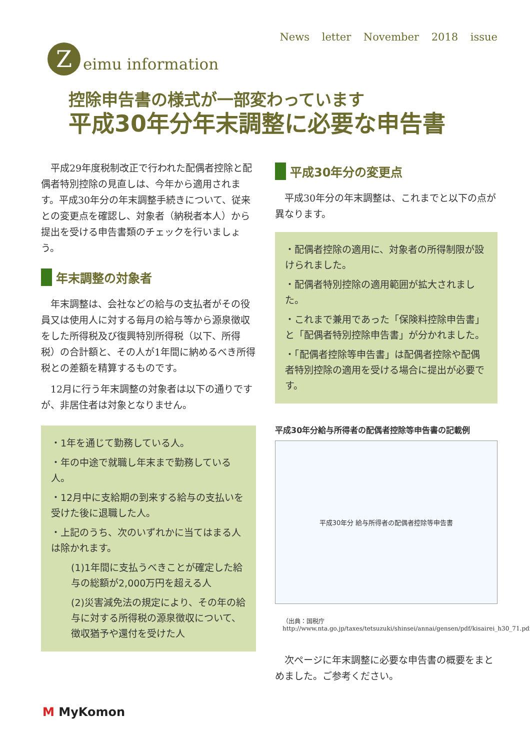News letter November 2018 issue
Z eimu information
控除申告書の様式が一部変わっています
平成30年分年末調整に必要な申告書
　平成29年度税制改正で行われた配偶者控除と配偶者特別控除の見直しは、今年から適用されます。平成30年分の年末調整手続きについて、従来との変更点を確認し、対象者（納税者本人）から提出を受ける申告書類のチェックを行いましょう。
年末調整の対象者
　年末調整は、会社などの給与の支払者がその役員又は使用人に対する毎月の給与等から源泉徴収をした所得税及び復興特別所得税（以下、所得税）の合計額と、その人が1年間に納めるべき所得税との差額を精算するものです。
　12月に行う年末調整の対象者は以下の通りですが、非居住者は対象となりません。
・1年を通じて勤務している人。
・年の中途で就職し年末まで勤務している人。
・12月中に支給期の到来する給与の支払いを受けた後に退職した人。
・上記のうち、次のいずれかに当てはまる人は除かれます。
(1)1年間に支払うべきことが確定した給与の総額が2,000万円を超える人
(2)災害減免法の規定により、その年の給与に対する所得税の源泉徴収について、徴収猶予や還付を受けた人
平成30年分の変更点
　平成30年分の年末調整は、これまでと以下の点が異なります。
・配偶者控除の適用に、対象者の所得制限が設けられました。
・配偶者特別控除の適用範囲が拡大されました。
・これまで兼用であった「保険料控除申告書」と「配偶者特別控除申告書」が分かれました。
・「配偶者控除等申告書」は配偶者控除や配偶者特別控除の適用を受ける場合に提出が必要です。
平成30年分給与所得者の配偶者控除等申告書の記載例
平成30年分 給与所得者の配偶者控除等申告書
（出典：国税庁 http://www.nta.go.jp/taxes/tetsuzuki/shinsei/annai/gensen/pdf/kisairei_h30_71.pdf)
　次ページに年末調整に必要な申告書の概要をまとめました。ご参考ください。
M MyKomon